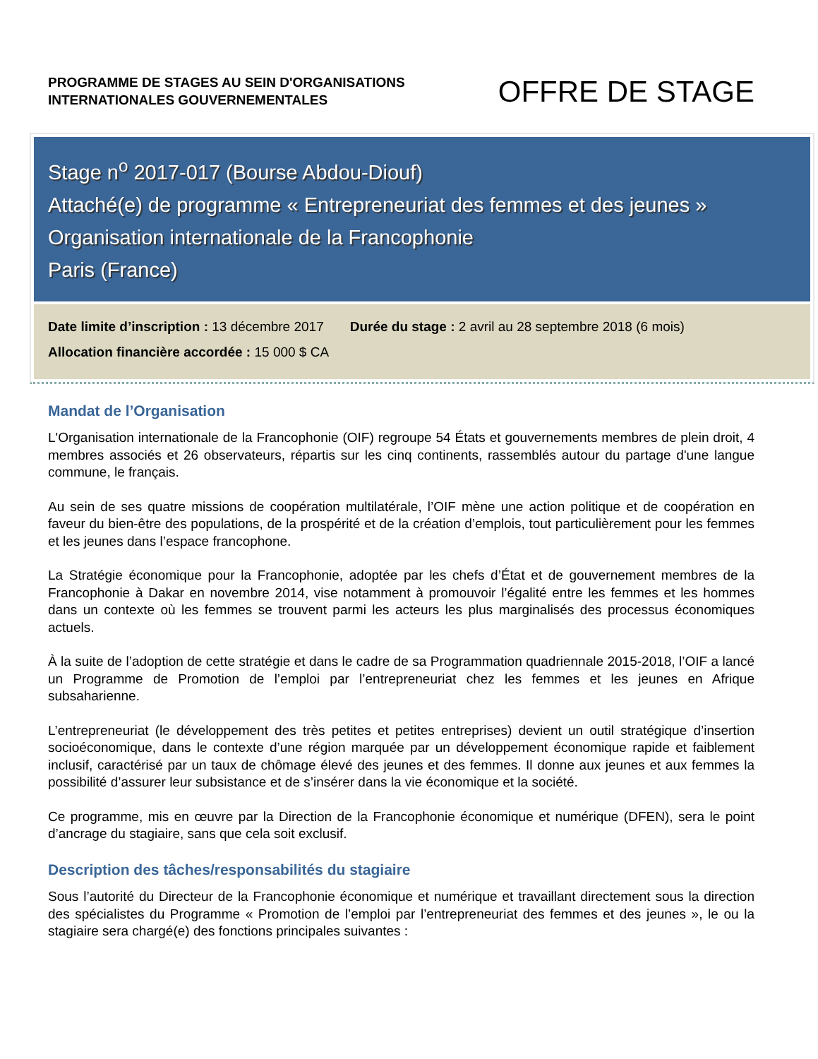PROGRAMME DE STAGES AU SEIN D'ORGANISATIONS
INTERNATIONALES GOUVERNEMENTALES
OFFRE DE STAGE
Stage n<sup>o</sup> 2017-017 (Bourse Abdou-Diouf)
Attaché(e) de programme « Entrepreneuriat des femmes et des jeunes »
Organisation internationale de la Francophonie
Paris (France)
Date limite d’inscription : 13 décembre 2017 Durée du stage : 2 avril au 28 septembre 2018 (6 mois)
Allocation financière accordée : 15 000 $ CA
Mandat de l’Organisation
L'Organisation internationale de la Francophonie (OIF) regroupe 54 États et gouvernements membres de plein droit, 4 membres associés et 26 observateurs, répartis sur les cinq continents, rassemblés autour du partage d'une langue commune, le français.
Au sein de ses quatre missions de coopération multilatérale, l’OIF mène une action politique et de coopération en faveur du bien-être des populations, de la prospérité et de la création d’emplois, tout particulièrement pour les femmes et les jeunes dans l’espace francophone.
La Stratégie économique pour la Francophonie, adoptée par les chefs d’État et de gouvernement membres de la Francophonie à Dakar en novembre 2014, vise notamment à promouvoir l’égalité entre les femmes et les hommes dans un contexte où les femmes se trouvent parmi les acteurs les plus marginalisés des processus économiques actuels.
À la suite de l’adoption de cette stratégie et dans le cadre de sa Programmation quadriennale 2015-2018, l’OIF a lancé un Programme de Promotion de l’emploi par l’entrepreneuriat chez les femmes et les jeunes en Afrique subsaharienne.
L’entrepreneuriat (le développement des très petites et petites entreprises) devient un outil stratégique d’insertion socioéconomique, dans le contexte d’une région marquée par un développement économique rapide et faiblement inclusif, caractérisé par un taux de chômage élevé des jeunes et des femmes. Il donne aux jeunes et aux femmes la possibilité d’assurer leur subsistance et de s’insérer dans la vie économique et la société.
Ce programme, mis en œuvre par la Direction de la Francophonie économique et numérique (DFEN), sera le point d’ancrage du stagiaire, sans que cela soit exclusif.
Description des tâches/responsabilités du stagiaire
Sous l’autorité du Directeur de la Francophonie économique et numérique et travaillant directement sous la direction des spécialistes du Programme « Promotion de l’emploi par l’entrepreneuriat des femmes et des jeunes », le ou la stagiaire sera chargé(e) des fonctions principales suivantes :